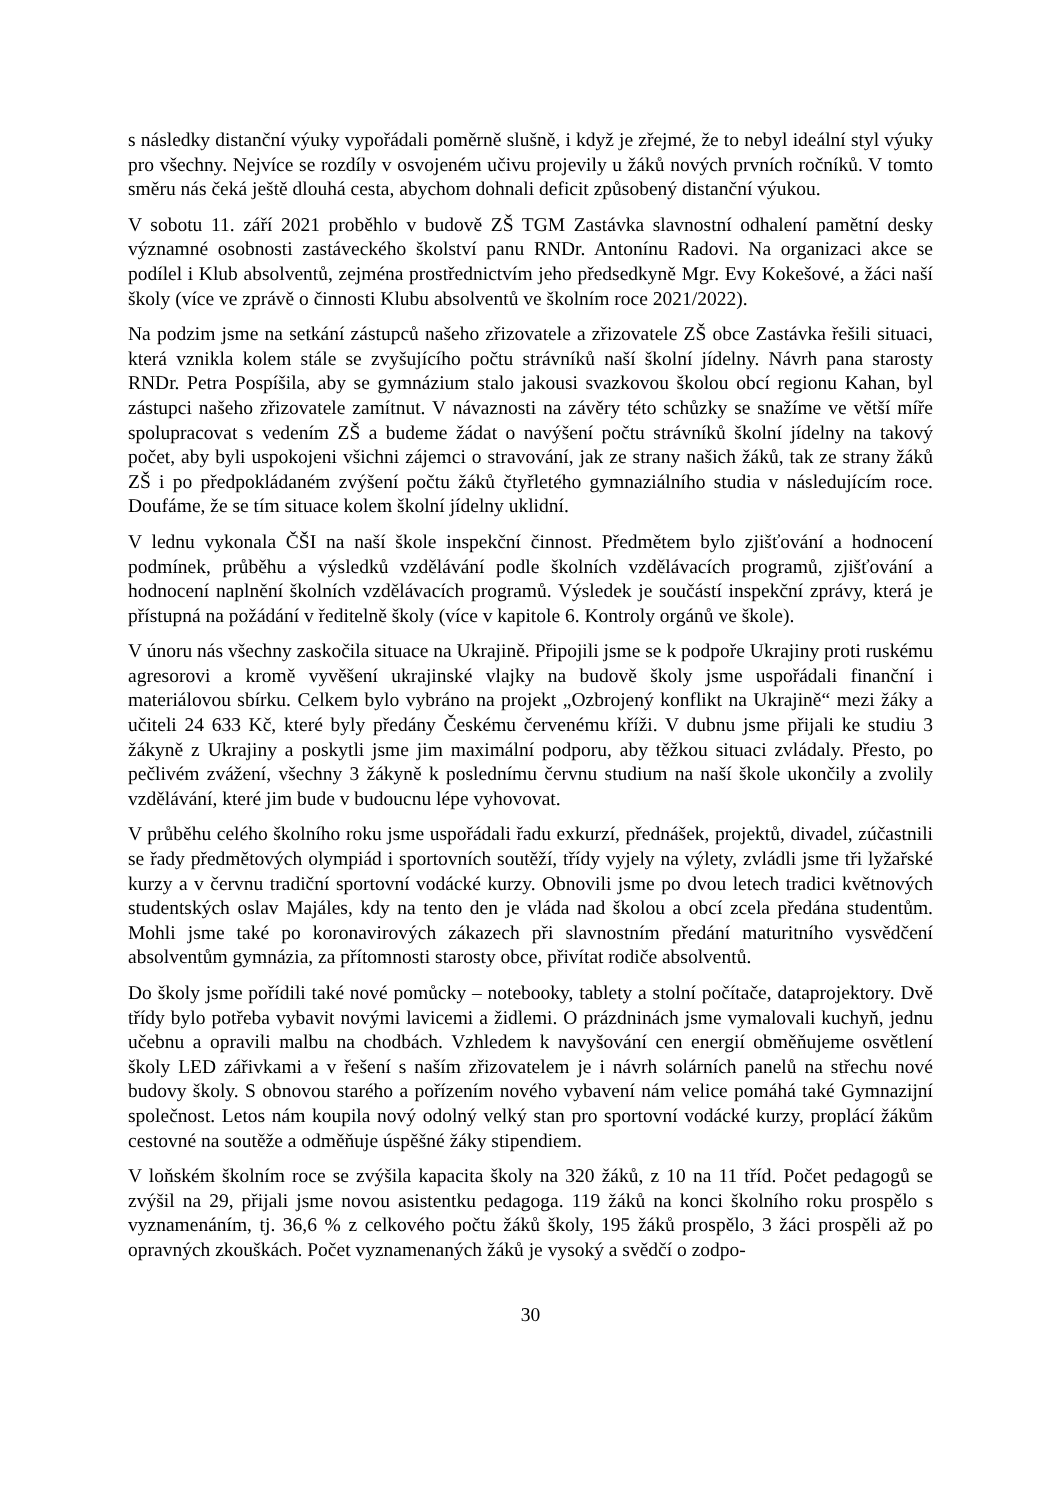s následky distanční výuky vypořádali poměrně slušně, i když je zřejmé, že to nebyl ideální styl výuky pro všechny. Nejvíce se rozdíly v osvojeném učivu projevily u žáků nových prvních ročníků. V tomto směru nás čeká ještě dlouhá cesta, abychom dohnali deficit způsobený distanční výukou.
V sobotu 11. září 2021 proběhlo v budově ZŠ TGM Zastávka slavnostní odhalení pamětní desky významné osobnosti zastáveckého školství panu RNDr. Antonínu Radovi. Na organizaci akce se podílel i Klub absolventů, zejména prostřednictvím jeho předsedkyně Mgr. Evy Kokešové, a žáci naší školy (více ve zprávě o činnosti Klubu absolventů ve školním roce 2021/2022).
Na podzim jsme na setkání zástupců našeho zřizovatele a zřizovatele ZŠ obce Zastávka řešili situaci, která vznikla kolem stále se zvyšujícího počtu strávníků naší školní jídelny. Návrh pana starosty RNDr. Petra Pospíšila, aby se gymnázium stalo jakousi svazkovou školou obcí regionu Kahan, byl zástupci našeho zřizovatele zamítnut. V návaznosti na závěry této schůzky se snažíme ve větší míře spolupracovat s vedením ZŠ a budeme žádat o navýšení počtu strávníků školní jídelny na takový počet, aby byli uspokojeni všichni zájemci o stravování, jak ze strany našich žáků, tak ze strany žáků ZŠ i po předpokládaném zvýšení počtu žáků čtyřletého gymnaziálního studia v následujícím roce. Doufáme, že se tím situace kolem školní jídelny uklidní.
V lednu vykonala ČŠI na naší škole inspekční činnost. Předmětem bylo zjišťování a hodnocení podmínek, průběhu a výsledků vzdělávání podle školních vzdělávacích programů, zjišťování a hodnocení naplnění školních vzdělávacích programů. Výsledek je součástí inspekční zprávy, která je přístupná na požádání v ředitelně školy (více v kapitole 6. Kontroly orgánů ve škole).
V únoru nás všechny zaskočila situace na Ukrajině. Připojili jsme se k podpoře Ukrajiny proti ruskému agresorovi a kromě vyvěšení ukrajinské vlajky na budově školy jsme uspořádali finanční i materiálovou sbírku. Celkem bylo vybráno na projekt „Ozbrojený konflikt na Ukrajině“ mezi žáky a učiteli 24 633 Kč, které byly předány Českému červenému kříži. V dubnu jsme přijali ke studiu 3 žákyně z Ukrajiny a poskytli jsme jim maximální podporu, aby těžkou situaci zvládaly. Přesto, po pečlivém zvážení, všechny 3 žákyně k poslednímu červnu studium na naší škole ukončily a zvolily vzdělávání, které jim bude v budoucnu lépe vyhovovat.
V průběhu celého školního roku jsme uspořádali řadu exkurzí, přednášek, projektů, divadel, zúčastnili se řady předmětových olympiád i sportovních soutěží, třídy vyjely na výlety, zvládli jsme tři lyžařské kurzy a v červnu tradiční sportovní vodácké kurzy. Obnovili jsme po dvou letech tradici květnových studentských oslav Majáles, kdy na tento den je vláda nad školou a obcí zcela předána studentům. Mohli jsme také po koronavirových zákazech při slavnostním předání maturitního vysvědčení absolventům gymnázia, za přítomnosti starosty obce, přivítat rodiče absolventů.
Do školy jsme pořídili také nové pomůcky – notebooky, tablety a stolní počítače, dataprojektory. Dvě třídy bylo potřeba vybavit novými lavicemi a židlemi. O prázdninách jsme vymalovali kuchyň, jednu učebnu a opravili malbu na chodbách. Vzhledem k navyšování cen energií obměňujeme osvětlení školy LED zářivkami a v řešení s naším zřizovatelem je i návrh solárních panelů na střechu nové budovy školy. S obnovou starého a pořízením nového vybavení nám velice pomáhá také Gymnazijní společnost. Letos nám koupila nový odolný velký stan pro sportovní vodácké kurzy, proplácí žákům cestovné na soutěže a odměňuje úspěšné žáky stipendiem.
V loňském školním roce se zvýšila kapacita školy na 320 žáků, z 10 na 11 tříd. Počet pedagogů se zvýšil na 29, přijali jsme novou asistentku pedagoga. 119 žáků na konci školního roku prospělo s vyznamenáním, tj. 36,6 % z celkového počtu žáků školy, 195 žáků prospělo, 3 žáci prospěli až po opravných zkouškách. Počet vyznamenaných žáků je vysoký a svědčí o zodpo-
30